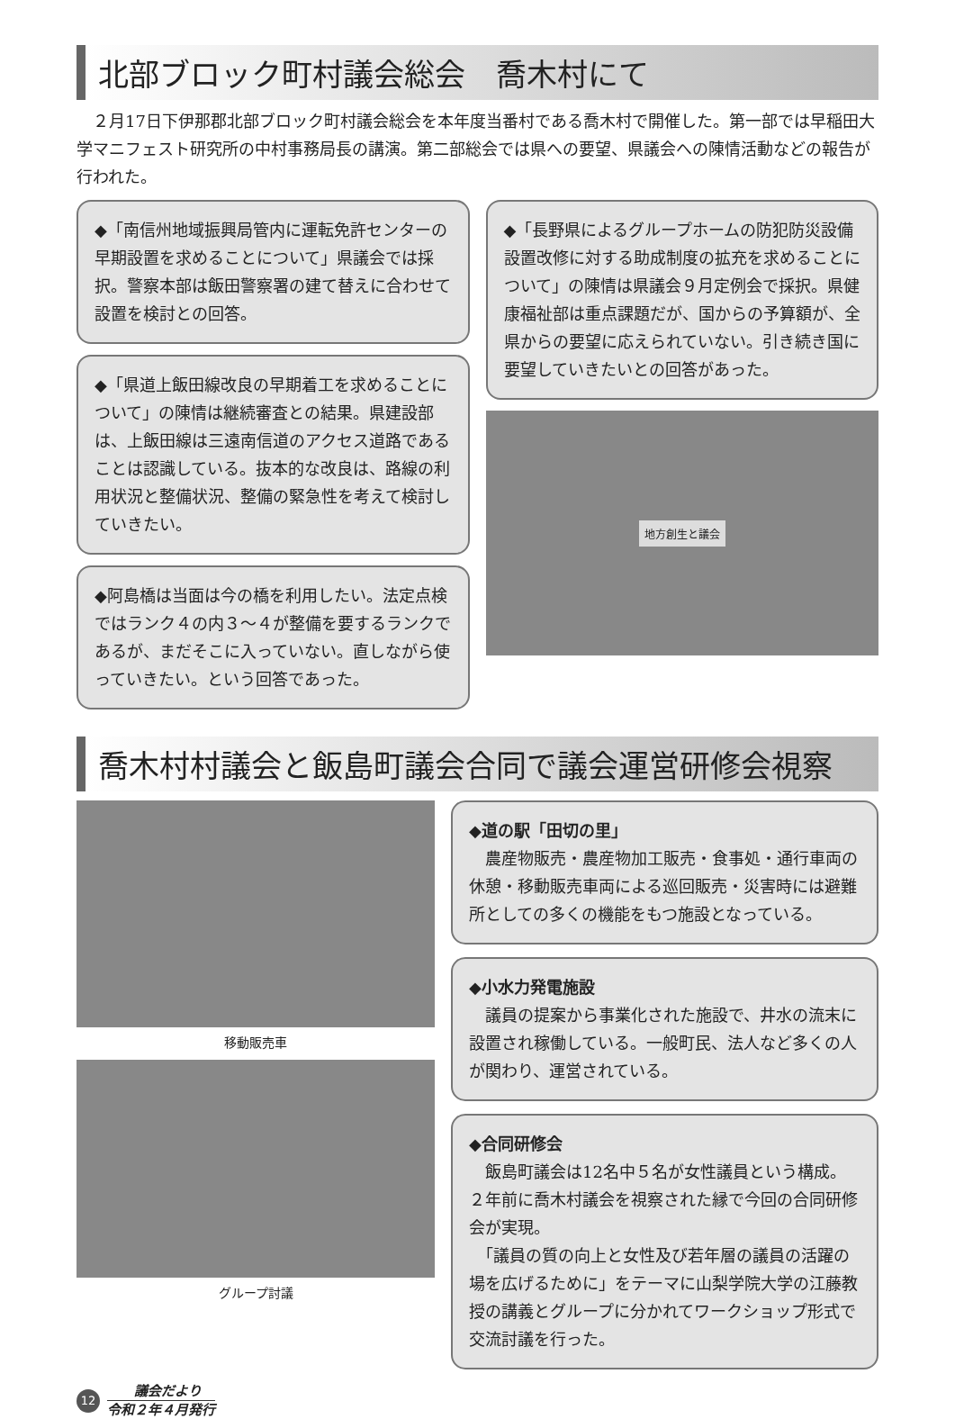北部ブロック町村議会総会　喬木村にて
２月17日下伊那郡北部ブロック町村議会総会を本年度当番村である喬木村で開催した。第一部では早稲田大学マニフェスト研究所の中村事務局長の講演。第二部総会では県への要望、県議会への陳情活動などの報告が行われた。
◆「南信州地域振興局管内に運転免許センターの早期設置を求めることについて」県議会では採択。警察本部は飯田警察署の建て替えに合わせて設置を検討との回答。
◆「県道上飯田線改良の早期着工を求めることについて」の陳情は継続審査との結果。県建設部は、上飯田線は三遠南信道のアクセス道路であることは認識している。抜本的な改良は、路線の利用状況と整備状況、整備の緊急性を考えて検討していきたい。
◆阿島橋は当面は今の橋を利用したい。法定点検ではランク４の内３～４が整備を要するランクであるが、まだそこに入っていない。直しながら使っていきたい。という回答であった。
◆「長野県によるグループホームの防犯防災設備設置改修に対する助成制度の拡充を求めることについて」の陳情は県議会９月定例会で採択。県健康福祉部は重点課題だが、国からの予算額が、全県からの要望に応えられていない。引き続き国に要望していきたいとの回答があった。
地方創生と議会
喬木村村議会と飯島町議会合同で議会運営研修会視察
移動販売車
グループ討議
◆道の駅「田切の里」
　農産物販売・農産物加工販売・食事処・通行車両の休憩・移動販売車両による巡回販売・災害時には避難所としての多くの機能をもつ施設となっている。
◆小水力発電施設
　議員の提案から事業化された施設で、井水の流末に設置され稼働している。一般町民、法人など多くの人が関わり、運営されている。
◆合同研修会
　飯島町議会は12名中５名が女性議員という構成。２年前に喬木村議会を視察された縁で今回の合同研修会が実現。
　「議員の質の向上と女性及び若年層の議員の活躍の場を広げるために」をテーマに山梨学院大学の江藤教授の講義とグループに分かれてワークショップ形式で交流討議を行った。
12
議会だより
令和２年４月発行